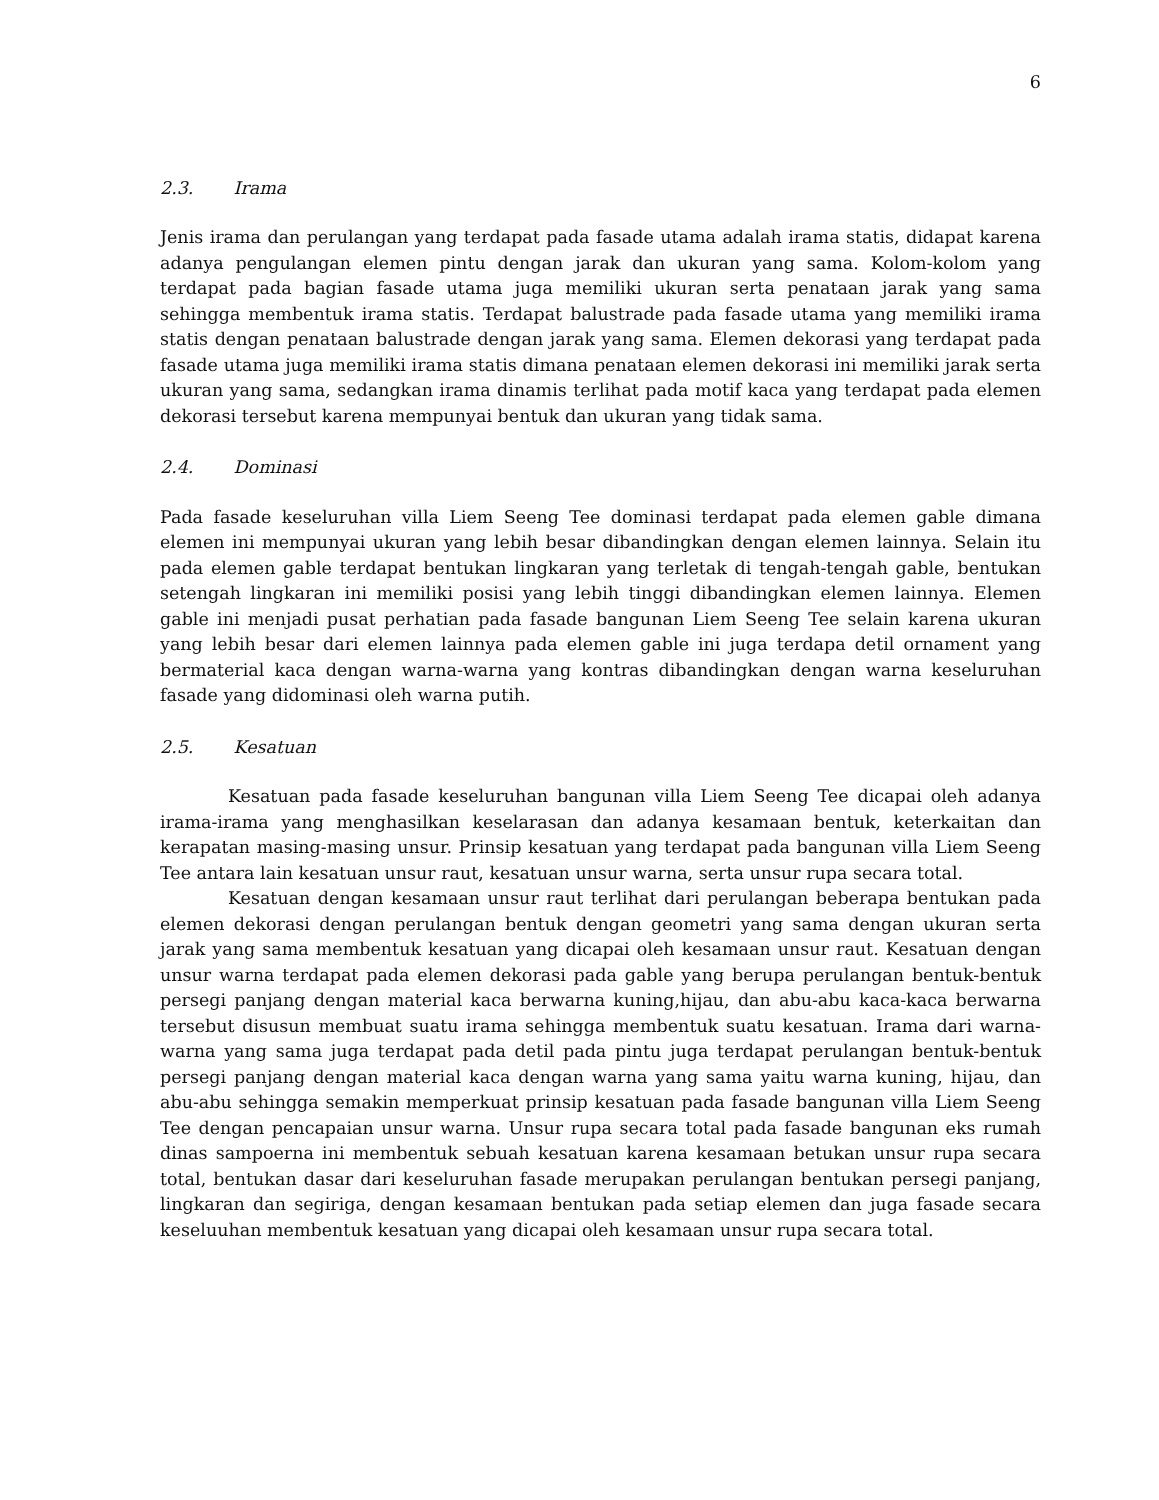6
2.3. Irama
Jenis irama dan perulangan yang terdapat pada fasade utama adalah irama statis, didapat karena adanya pengulangan elemen pintu dengan jarak dan ukuran yang sama. Kolom-kolom yang terdapat pada bagian fasade utama juga memiliki ukuran serta penataan jarak yang sama sehingga membentuk irama statis. Terdapat balustrade pada fasade utama yang memiliki irama statis dengan penataan balustrade dengan jarak yang sama. Elemen dekorasi yang terdapat pada fasade utama juga memiliki irama statis dimana penataan elemen dekorasi ini memiliki jarak serta ukuran yang sama, sedangkan irama dinamis terlihat pada motif kaca yang terdapat pada elemen dekorasi tersebut karena mempunyai bentuk dan ukuran yang tidak sama.
2.4. Dominasi
Pada fasade keseluruhan villa Liem Seeng Tee dominasi terdapat pada elemen gable dimana elemen ini mempunyai ukuran yang lebih besar dibandingkan dengan elemen lainnya. Selain itu pada elemen gable terdapat bentukan lingkaran yang terletak di tengah-tengah gable, bentukan setengah lingkaran ini memiliki posisi yang lebih tinggi dibandingkan elemen lainnya. Elemen gable ini menjadi pusat perhatian pada fasade bangunan Liem Seeng Tee selain karena ukuran yang lebih besar dari elemen lainnya pada elemen gable ini juga terdapa detil ornament yang bermaterial kaca dengan warna-warna yang kontras dibandingkan dengan warna keseluruhan fasade yang didominasi oleh warna putih.
2.5. Kesatuan
Kesatuan pada fasade keseluruhan bangunan villa Liem Seeng Tee dicapai oleh adanya irama-irama yang menghasilkan keselarasan dan adanya kesamaan bentuk, keterkaitan dan kerapatan masing-masing unsur. Prinsip kesatuan yang terdapat pada bangunan villa Liem Seeng Tee antara lain kesatuan unsur raut, kesatuan unsur warna, serta unsur rupa secara total.
Kesatuan dengan kesamaan unsur raut terlihat dari perulangan beberapa bentukan pada elemen dekorasi dengan perulangan bentuk dengan geometri yang sama dengan ukuran serta jarak yang sama membentuk kesatuan yang dicapai oleh kesamaan unsur raut. Kesatuan dengan unsur warna terdapat pada elemen dekorasi pada gable yang berupa perulangan bentuk-bentuk persegi panjang dengan material kaca berwarna kuning,hijau, dan abu-abu kaca-kaca berwarna tersebut disusun membuat suatu irama sehingga membentuk suatu kesatuan. Irama dari warna-warna yang sama juga terdapat pada detil pada pintu juga terdapat perulangan bentuk-bentuk persegi panjang dengan material kaca dengan warna yang sama yaitu warna kuning, hijau, dan abu-abu sehingga semakin memperkuat prinsip kesatuan pada fasade bangunan villa Liem Seeng Tee dengan pencapaian unsur warna. Unsur rupa secara total pada fasade bangunan eks rumah dinas sampoerna ini membentuk sebuah kesatuan karena kesamaan betukan unsur rupa secara total, bentukan dasar dari keseluruhan fasade merupakan perulangan bentukan persegi panjang, lingkaran dan segiriga, dengan kesamaan bentukan pada setiap elemen dan juga fasade secara keseluuhan membentuk kesatuan yang dicapai oleh kesamaan unsur rupa secara total.